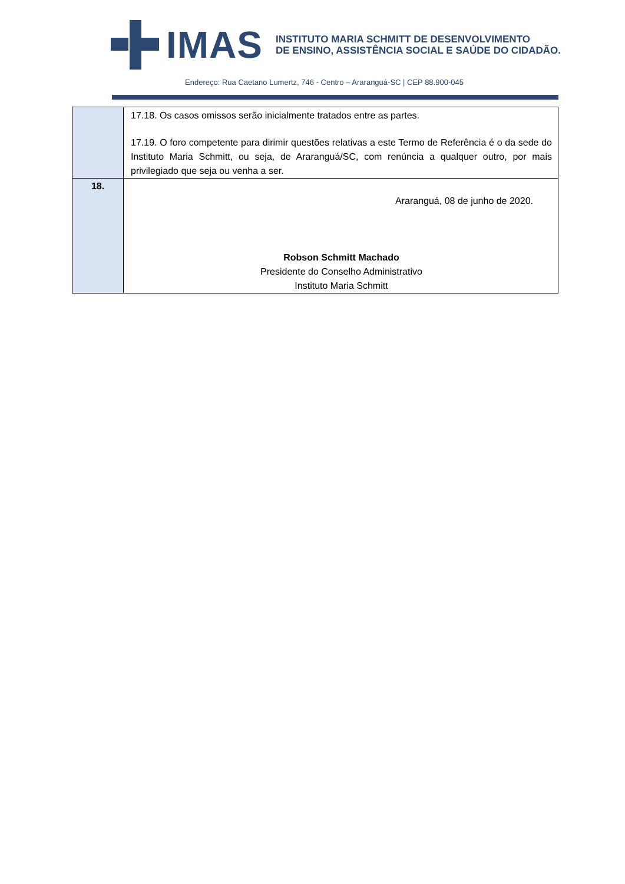IMAS
INSTITUTO MARIA SCHMITT DE DESENVOLVIMENTO
DE ENSINO, ASSISTÊNCIA SOCIAL E SAÚDE DO CIDADÃO.
Endereço: Rua Caetano Lumertz, 746 - Centro – Araranguá-SC | CEP 88.900-045
| | 17.18. Os casos omissos serão inicialmente tratados entre as partes. 17.19. O foro competente para dirimir questões relativas a este Termo de Referência é o da sede do Instituto Maria Schmitt, ou seja, de Araranguá/SC, com renúncia a qualquer outro, por mais privilegiado que seja ou venha a ser. |
| 18. | Araranguá, 08 de junho de 2020. Robson Schmitt Machado Presidente do Conselho Administrativo Instituto Maria Schmitt |